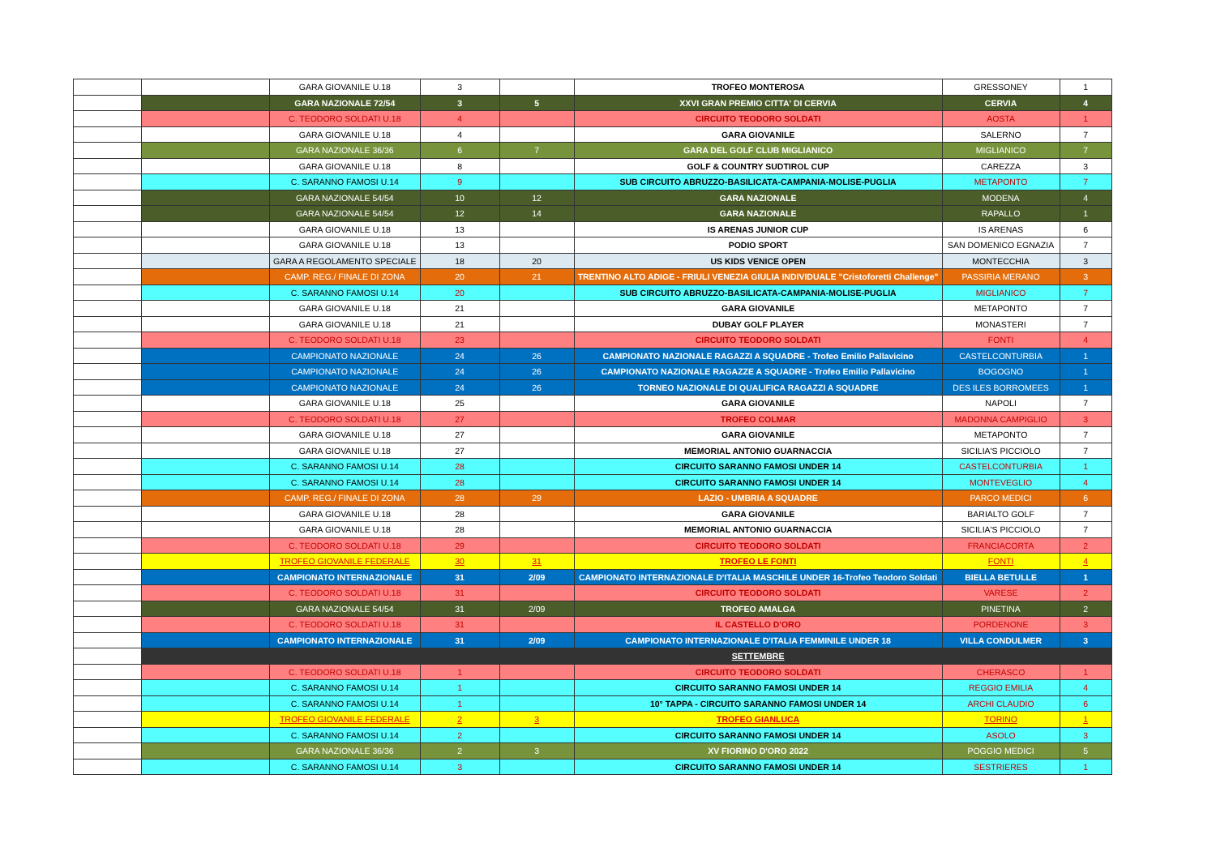| | | GARA GIOVANILE U.18 | 3 | | TROFEO MONTEROSA | GRESSONEY | 1 |
| | | GARA NAZIONALE 72/54 | 3 | 5 | XXVI GRAN PREMIO CITTA' DI CERVIA | CERVIA | 4 |
| | | C. TEODORO SOLDATI U.18 | 4 | | CIRCUITO TEODORO SOLDATI | AOSTA | 1 |
| | | GARA GIOVANILE U.18 | 4 | | GARA GIOVANILE | SALERNO | 7 |
| | | GARA NAZIONALE 36/36 | 6 | 7 | GARA DEL GOLF CLUB MIGLIANICO | MIGLIANICO | 7 |
| | | GARA GIOVANILE U.18 | 8 | | GOLF & COUNTRY SUDTIROL CUP | CAREZZA | 3 |
| | | C. SARANNO FAMOSI U.14 | 9 | | SUB CIRCUITO ABRUZZO-BASILICATA-CAMPANIA-MOLISE-PUGLIA | METAPONTO | 7 |
| | | GARA NAZIONALE 54/54 | 10 | 12 | GARA NAZIONALE | MODENA | 4 |
| | | GARA NAZIONALE 54/54 | 12 | 14 | GARA NAZIONALE | RAPALLO | 1 |
| | | GARA GIOVANILE U.18 | 13 | | IS ARENAS JUNIOR CUP | IS ARENAS | 6 |
| | | GARA GIOVANILE U.18 | 13 | | PODIO SPORT | SAN DOMENICO EGNAZIA | 7 |
| | | GARA A REGOLAMENTO SPECIALE | 18 | 20 | US KIDS VENICE OPEN | MONTECCHIA | 3 |
| | | CAMP. REG./ FINALE DI ZONA | 20 | 21 | TRENTINO ALTO ADIGE - FRIULI VENEZIA GIULIA INDIVIDUALE "Cristoforetti Challenge" | PASSIRIA MERANO | 3 |
| | | C. SARANNO FAMOSI U.14 | 20 | | SUB CIRCUITO ABRUZZO-BASILICATA-CAMPANIA-MOLISE-PUGLIA | MIGLIANICO | 7 |
| | | GARA GIOVANILE U.18 | 21 | | GARA GIOVANILE | METAPONTO | 7 |
| | | GARA GIOVANILE U.18 | 21 | | DUBAY GOLF PLAYER | MONASTERI | 7 |
| | | C. TEODORO SOLDATI U.18 | 23 | | CIRCUITO TEODORO SOLDATI | FONTI | 4 |
| | | CAMPIONATO NAZIONALE | 24 | 26 | CAMPIONATO NAZIONALE RAGAZZI A SQUADRE - Trofeo Emilio Pallavicino | CASTELCONTURBIA | 1 |
| | | CAMPIONATO NAZIONALE | 24 | 26 | CAMPIONATO NAZIONALE RAGAZZE A SQUADRE - Trofeo Emilio Pallavicino | BOGOGNO | 1 |
| | | CAMPIONATO NAZIONALE | 24 | 26 | TORNEO NAZIONALE DI QUALIFICA RAGAZZI A SQUADRE | DES ILES BORROMEES | 1 |
| | | GARA GIOVANILE U.18 | 25 | | GARA GIOVANILE | NAPOLI | 7 |
| | | C. TEODORO SOLDATI U.18 | 27 | | TROFEO COLMAR | MADONNA CAMPIGLIO | 3 |
| | | GARA GIOVANILE U.18 | 27 | | GARA GIOVANILE | METAPONTO | 7 |
| | | GARA GIOVANILE U.18 | 27 | | MEMORIAL ANTONIO GUARNACCIA | SICILIA'S PICCIOLO | 7 |
| | | C. SARANNO FAMOSI U.14 | 28 | | CIRCUITO SARANNO FAMOSI UNDER 14 | CASTELCONTURBIA | 1 |
| | | C. SARANNO FAMOSI U.14 | 28 | | CIRCUITO SARANNO FAMOSI UNDER 14 | MONTEVEGLIO | 4 |
| | | CAMP. REG./ FINALE DI ZONA | 28 | 29 | LAZIO - UMBRIA A SQUADRE | PARCO MEDICI | 6 |
| | | GARA GIOVANILE U.18 | 28 | | GARA GIOVANILE | BARIALTO GOLF | 7 |
| | | GARA GIOVANILE U.18 | 28 | | MEMORIAL ANTONIO GUARNACCIA | SICILIA'S PICCIOLO | 7 |
| | | C. TEODORO SOLDATI U.18 | 29 | | CIRCUITO TEODORO SOLDATI | FRANCIACORTA | 2 |
| | | TROFEO GIOVANILE FEDERALE | 30 | 31 | TROFEO LE FONTI | FONTI | 4 |
| | | CAMPIONATO INTERNAZIONALE | 31 | 2/09 | CAMPIONATO INTERNAZIONALE D'ITALIA MASCHILE UNDER 16-Trofeo Teodoro Soldati | BIELLA BETULLE | 1 |
| | | C. TEODORO SOLDATI U.18 | 31 | | CIRCUITO TEODORO SOLDATI | VARESE | 2 |
| | | GARA NAZIONALE 54/54 | 31 | 2/09 | TROFEO AMALGA | PINETINA | 2 |
| | | C. TEODORO SOLDATI U.18 | 31 | | IL CASTELLO D'ORO | PORDENONE | 3 |
| | | CAMPIONATO INTERNAZIONALE | 31 | 2/09 | CAMPIONATO INTERNAZIONALE D'ITALIA FEMMINILE UNDER 18 | VILLA CONDULMER | 3 |
| | | | | | SETTEMBRE | | |
| | | C. TEODORO SOLDATI U.18 | 1 | | CIRCUITO TEODORO SOLDATI | CHERASCO | 1 |
| | | C. SARANNO FAMOSI U.14 | 1 | | CIRCUITO SARANNO FAMOSI UNDER 14 | REGGIO EMILIA | 4 |
| | | C. SARANNO FAMOSI U.14 | 1 | | 10° TAPPA - CIRCUITO SARANNO FAMOSI UNDER 14 | ARCHI CLAUDIO | 6 |
| | | TROFEO GIOVANILE FEDERALE | 2 | 3 | TROFEO GIANLUCA | TORINO | 1 |
| | | C. SARANNO FAMOSI U.14 | 2 | | CIRCUITO SARANNO FAMOSI UNDER 14 | ASOLO | 3 |
| | | GARA NAZIONALE 36/36 | 2 | 3 | XV FIORINO D'ORO 2022 | POGGIO MEDICI | 5 |
| | | C. SARANNO FAMOSI U.14 | 3 | | CIRCUITO SARANNO FAMOSI UNDER 14 | SESTRIERES | 1 |